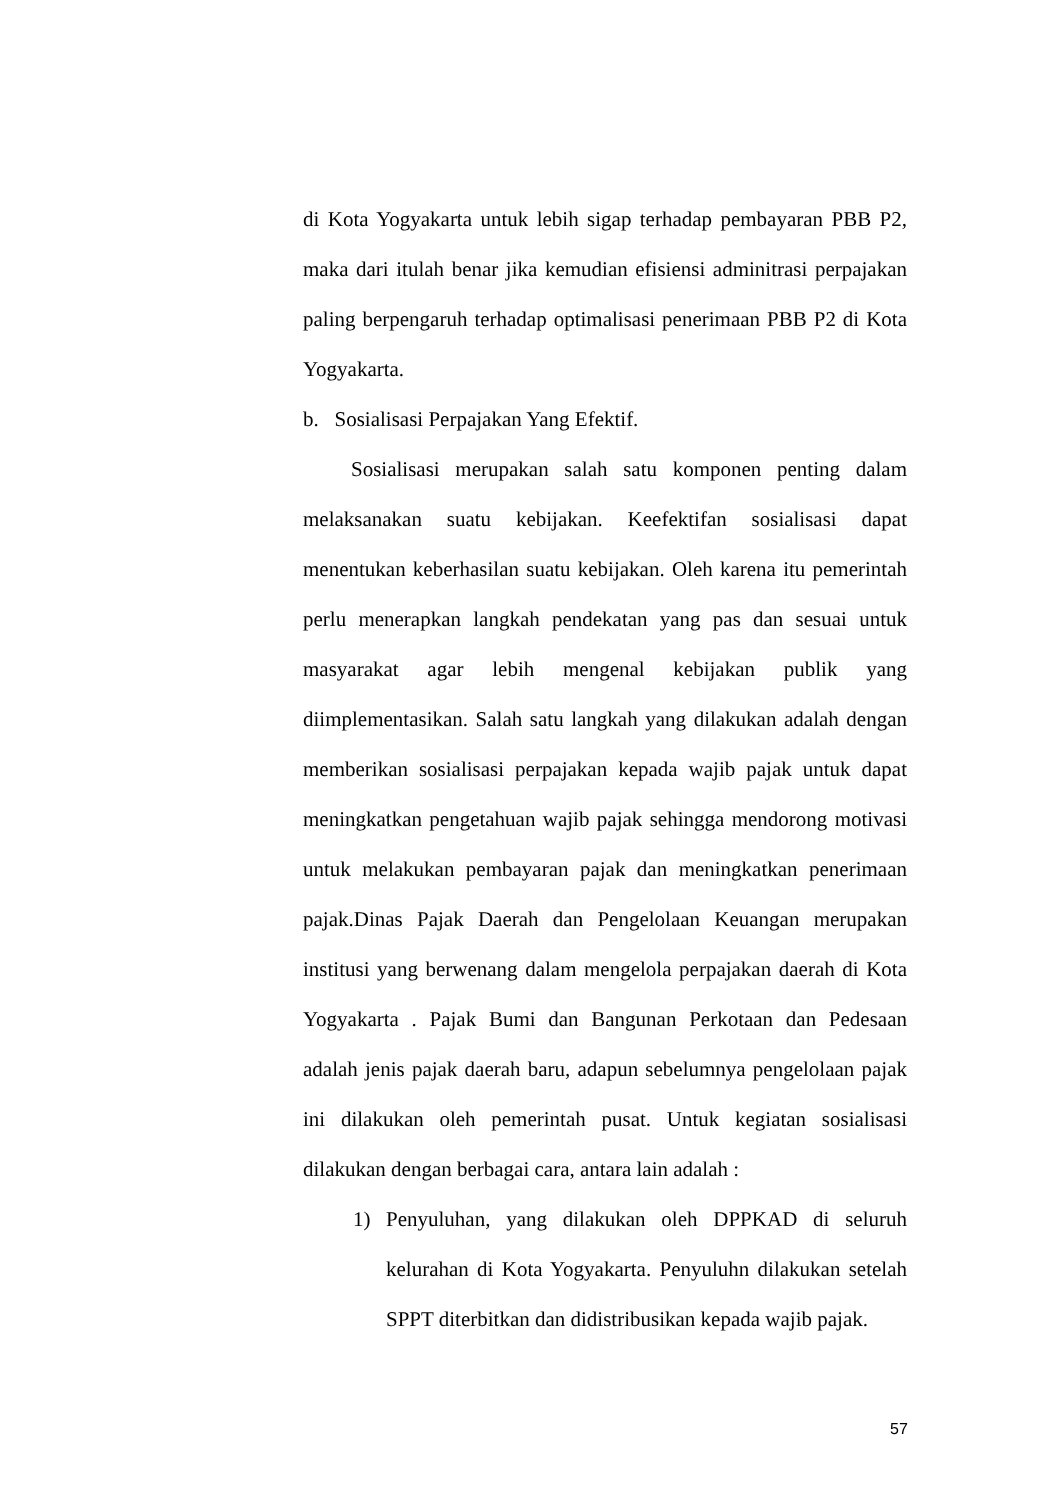di Kota Yogyakarta untuk lebih sigap terhadap pembayaran PBB P2, maka dari itulah benar jika kemudian efisiensi adminitrasi perpajakan paling berpengaruh terhadap optimalisasi penerimaan PBB P2 di Kota Yogyakarta.
b. Sosialisasi Perpajakan Yang Efektif.
Sosialisasi merupakan salah satu komponen penting dalam melaksanakan suatu kebijakan. Keefektifan sosialisasi dapat menentukan keberhasilan suatu kebijakan. Oleh karena itu pemerintah perlu menerapkan langkah pendekatan yang pas dan sesuai untuk masyarakat agar lebih mengenal kebijakan publik yang diimplementasikan. Salah satu langkah yang dilakukan adalah dengan memberikan sosialisasi perpajakan kepada wajib pajak untuk dapat meningkatkan pengetahuan wajib pajak sehingga mendorong motivasi untuk melakukan pembayaran pajak dan meningkatkan penerimaan pajak.Dinas Pajak Daerah dan Pengelolaan Keuangan merupakan institusi yang berwenang dalam mengelola perpajakan daerah di Kota Yogyakarta . Pajak Bumi dan Bangunan Perkotaan dan Pedesaan adalah jenis pajak daerah baru, adapun sebelumnya pengelolaan pajak ini dilakukan oleh pemerintah pusat. Untuk kegiatan sosialisasi dilakukan dengan berbagai cara, antara lain adalah :
1) Penyuluhan, yang dilakukan oleh DPPKAD di seluruh kelurahan di Kota Yogyakarta. Penyuluhn dilakukan setelah SPPT diterbitkan dan didistribusikan kepada wajib pajak.
57